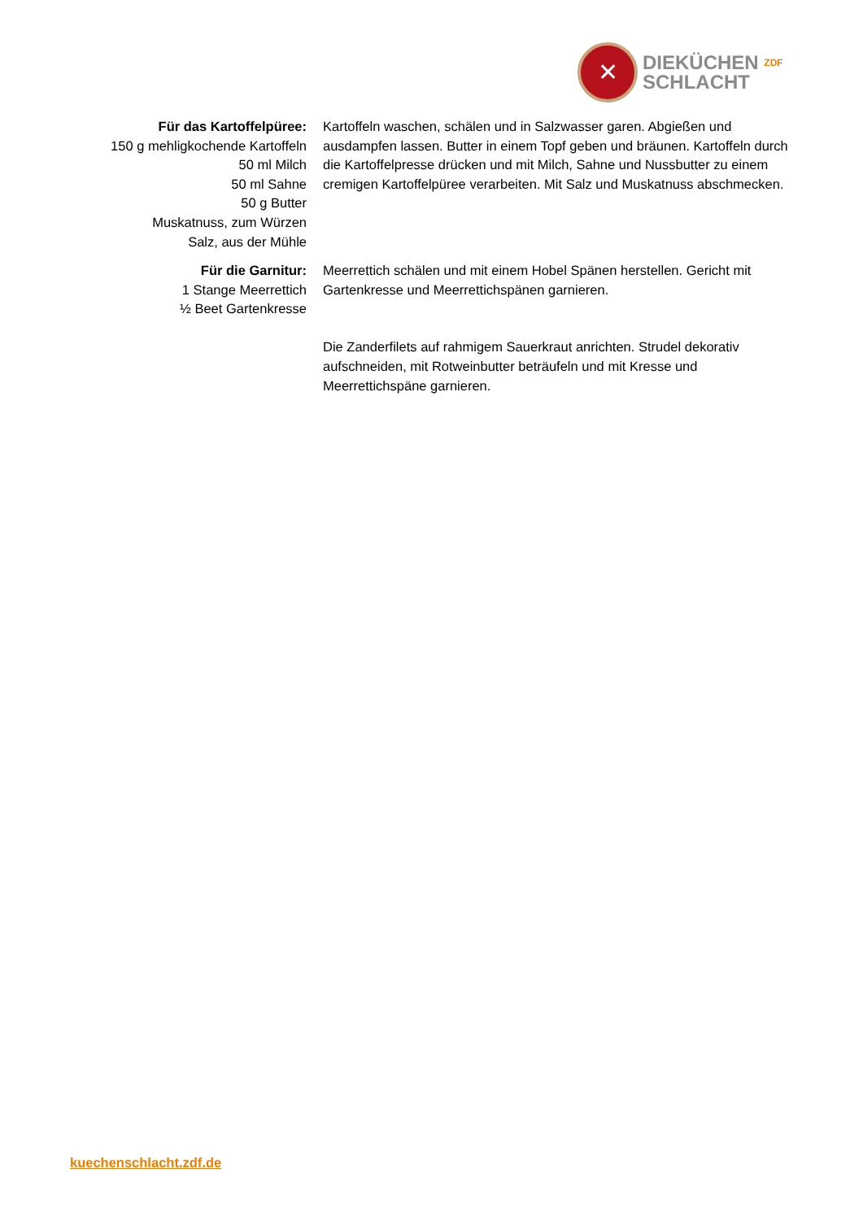✕
DIEKÜCHEN ZDF
SCHLACHT
Für das Kartoffelpüree:
150 g mehligkochende Kartoffeln
50 ml Milch
50 ml Sahne
50 g Butter
Muskatnuss, zum Würzen
Salz, aus der Mühle
Kartoffeln waschen, schälen und in Salzwasser garen. Abgießen und ausdampfen lassen. Butter in einem Topf geben und bräunen. Kartoffeln durch die Kartoffelpresse drücken und mit Milch, Sahne und Nussbutter zu einem cremigen Kartoffelpüree verarbeiten. Mit Salz und Muskatnuss abschmecken.
Für die Garnitur:
1 Stange Meerrettich
½ Beet Gartenkresse
Meerrettich schälen und mit einem Hobel Spänen herstellen. Gericht mit Gartenkresse und Meerrettichspänen garnieren.
Die Zanderfilets auf rahmigem Sauerkraut anrichten. Strudel dekorativ aufschneiden, mit Rotweinbutter beträufeln und mit Kresse und Meerrettichspäne garnieren.
kuechenschlacht.zdf.de